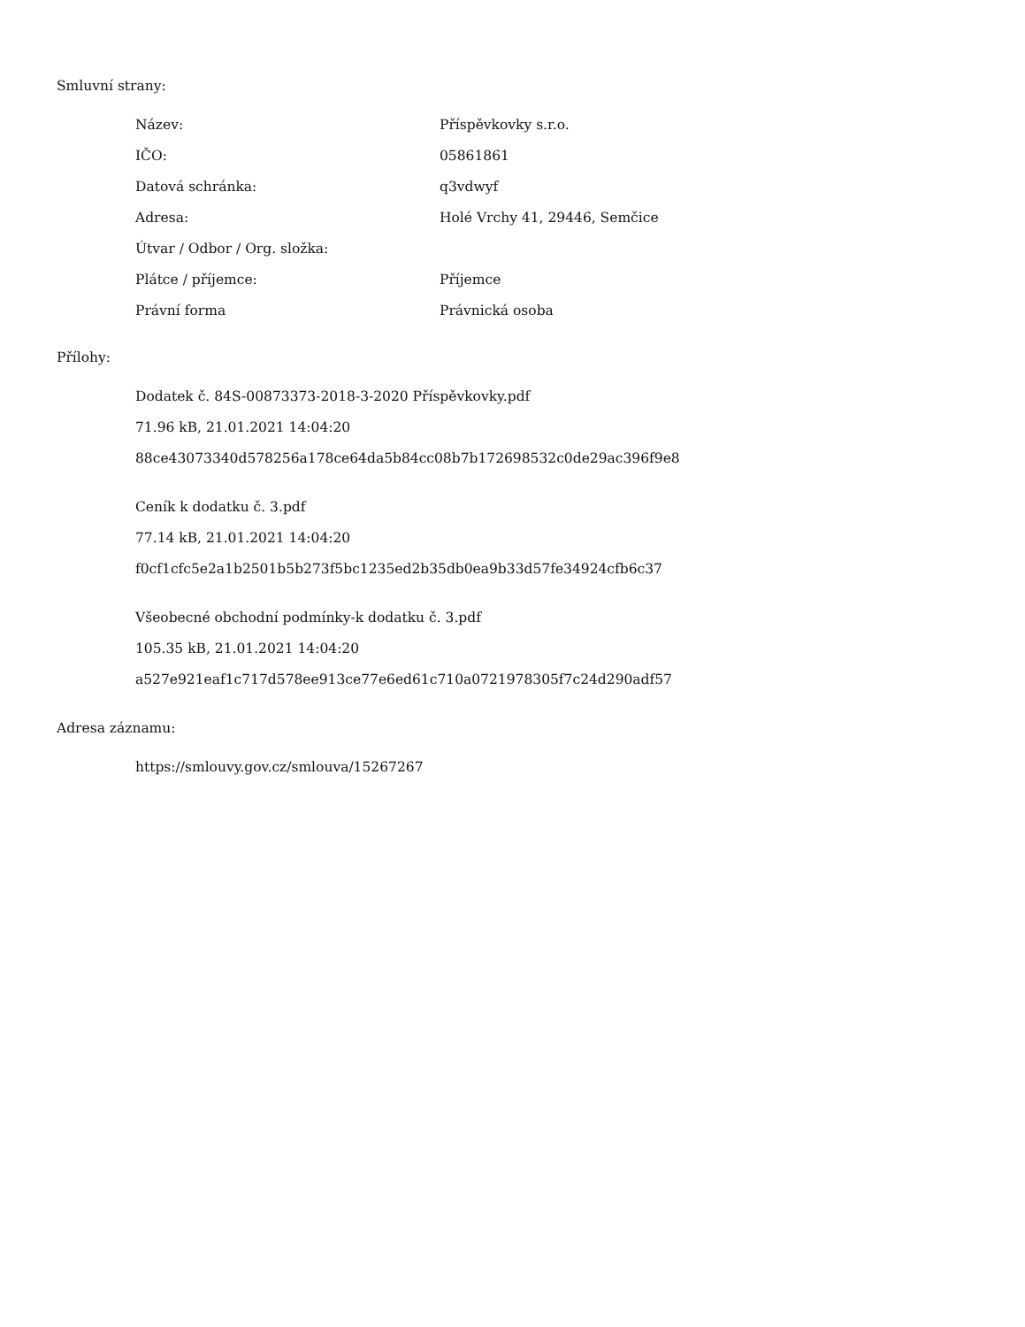Smluvní strany:
| Název: | Příspěvkovky s.r.o. |
| IČO: | 05861861 |
| Datová schránka: | q3vdwyf |
| Adresa: | Holé Vrchy 41, 29446, Semčice |
| Útvar / Odbor / Org. složka: | |
| Plátce / příjemce: | Příjemce |
| Právní forma | Právnická osoba |
Přílohy:
Dodatek č. 84S-00873373-2018-3-2020 Příspěvkovky.pdf
71.96 kB, 21.01.2021 14:04:20
88ce43073340d578256a178ce64da5b84cc08b7b172698532c0de29ac396f9e8
Ceník k dodatku č. 3.pdf
77.14 kB, 21.01.2021 14:04:20
f0cf1cfc5e2a1b2501b5b273f5bc1235ed2b35db0ea9b33d57fe34924cfb6c37
Všeobecné obchodní podmínky-k dodatku č. 3.pdf
105.35 kB, 21.01.2021 14:04:20
a527e921eaf1c717d578ee913ce77e6ed61c710a0721978305f7c24d290adf57
Adresa záznamu:
https://smlouvy.gov.cz/smlouva/15267267